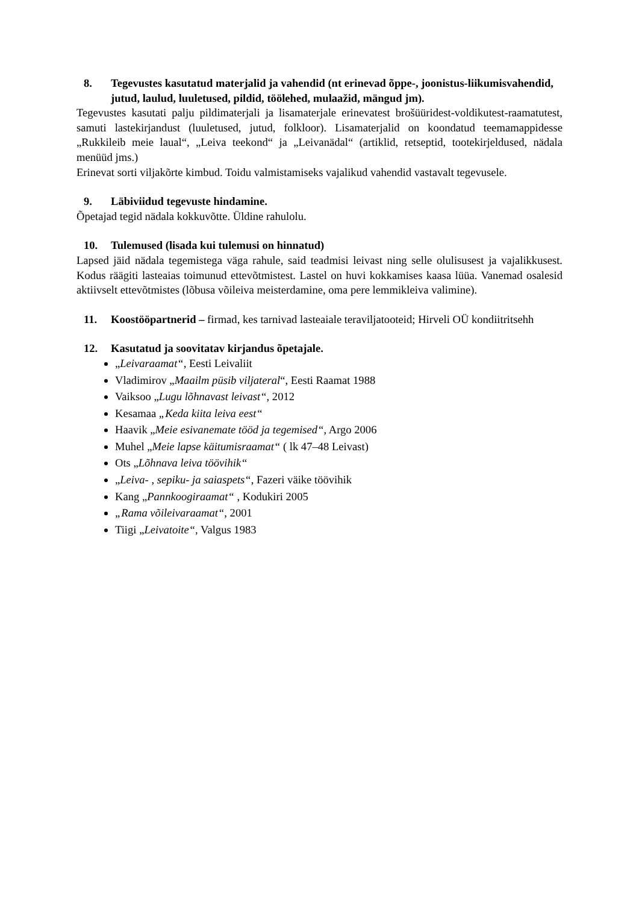8. Tegevustes kasutatud materjalid ja vahendid (nt erinevad õppe-, joonistus-liikumisvahendid, jutud, laulud, luuletused, pildid, töölehed, mulaažid, mängud jm).
Tegevustes kasutati palju pildimaterjali ja lisamaterjale erinevatest brošüüridest-voldikutest-raamatutest, samuti lastekirjandust (luuletused, jutud, folkloor). Lisamaterjalid on koondatud teemamappidesse „Rukkileib meie laual“, „Leiva teekond“ ja „Leivanädal“ (artiklid, retseptid, tootekirjeldused, nädala menüüd jms.)
Erinevat sorti viljakõrte kimbud. Toidu valmistamiseks vajalikud vahendid vastavalt tegevusele.
9. Läbiviidud tegevuste hindamine.
Õpetajad tegid nädala kokkuvõtte. Üldine rahulolu.
10. Tulemused (lisada kui tulemusi on hinnatud)
Lapsed jäid nädala tegemistega väga rahule, said teadmisi leivast ning selle olulisusest ja vajalikkusest. Kodus räägiti lasteaias toimunud ettevõtmistest. Lastel on huvi kokkamises kaasa lüüa. Vanemad osalesid aktiivselt ettevõtmistes (lõbusa võileiva meisterdamine, oma pere lemmikleiva valimine).
11. Koostööpartnerid – firmad, kes tarnivad lasteaiale teraviljatooteid; Hirveli OÜ kondiitritsehh
12. Kasutatud ja soovitatav kirjandus õpetajale.
„Leivaraamat“, Eesti Leivaliit
Vladimirov „Maailm püsib viljateral“, Eesti Raamat 1988
Vaiksoo „Lugu lõhnavast leivast“, 2012
Kesamaa „Keda kiita leiva eest“
Haavik „Meie esivanemate tööd ja tegemised“, Argo 2006
Muhel „Meie lapse käitumisraamat“ ( lk 47–48 Leivast)
Ots „Lõhnava leiva töövihik“
„Leiva- , sepiku- ja saiaspets“, Fazeri väike töövihik
Kang „Pannkoogiraamat“ , Kodukiri 2005
„Rama võileivaraamat“, 2001
Tiigi „Leivatoite“, Valgus 1983